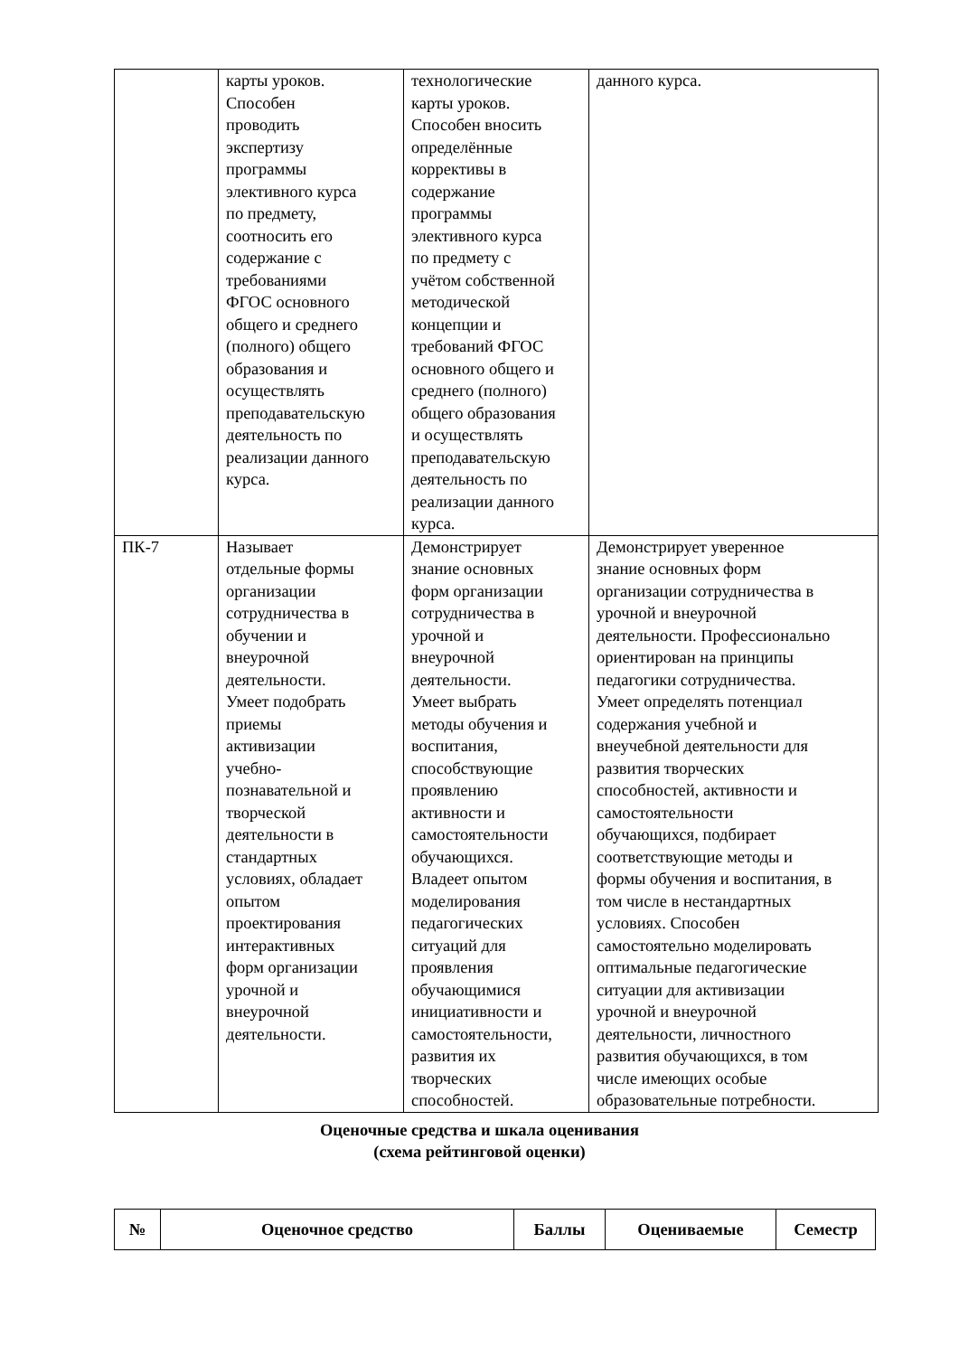| | карты уроков. Способен проводить экспертизу программы элективного курса по предмету, соотносить его содержание с требованиями ФГОС основного общего и среднего (полного) общего образования и осуществлять преподавательскую деятельность по реализации данного курса. | технологические карты уроков. Способен вносить определённые коррективы в содержание программы элективного курса по предмету с учётом собственной методической концепции и требований ФГОС основного общего и среднего (полного) общего образования и осуществлять преподавательскую деятельность по реализации данного курса. | данного курса. |
| ПК-7 | Называет отдельные формы организации сотрудничества в обучении и внеурочной деятельности. Умеет подобрать приемы активизации учебно- познавательной и творческой деятельности в стандартных условиях, обладает опытом проектирования интерактивных форм организации урочной и внеурочной деятельности. | Демонстрирует знание основных форм организации сотрудничества в урочной и внеурочной деятельности. Умеет выбрать методы обучения и воспитания, способствующие проявлению активности и самостоятельности обучающихся. Владеет опытом моделирования педагогических ситуаций для проявления обучающимися инициативности и самостоятельности, развития их творческих способностей. | Демонстрирует уверенное знание основных форм организации сотрудничества в урочной и внеурочной деятельности. Профессионально ориентирован на принципы педагогики сотрудничества. Умеет определять потенциал содержания учебной и внеучебной деятельности для развития творческих способностей, активности и самостоятельности обучающихся, подбирает соответствующие методы и формы обучения и воспитания, в том числе в нестандартных условиях. Способен самостоятельно моделировать оптимальные педагогические ситуации для активизации урочной и внеурочной деятельности, личностного развития обучающихся, в том числе имеющих особые образовательные потребности. |
Оценочные средства и шкала оценивания
(схема рейтинговой оценки)
| № | Оценочное средство | Баллы | Оцениваемые | Семестр |
| --- | --- | --- | --- | --- |